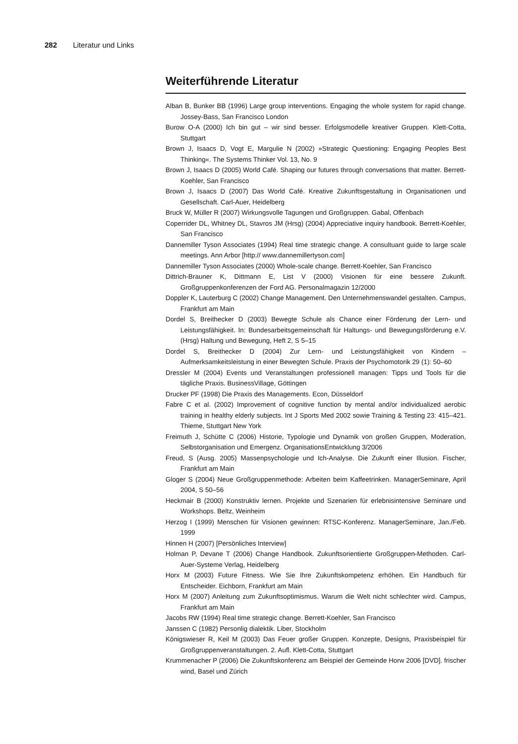282 Literatur und Links
Weiterführende Literatur
Alban B, Bunker BB (1996) Large group interventions. Engaging the whole system for rapid change. Jossey-Bass, San Francisco London
Burow O-A (2000) Ich bin gut – wir sind besser. Erfolgsmodelle kreativer Gruppen. Klett-Cotta, Stuttgart
Brown J, Isaacs D, Vogt E, Margulie N (2002) »Strategic Questioning: Engaging Peoples Best Thinking«. The Systems Thinker Vol. 13, No. 9
Brown J, Isaacs D (2005) World Café. Shaping our futures through conversations that matter. Berrett-Koehler, San Francisco
Brown J, Isaacs D (2007) Das World Café. Kreative Zukunftsgestaltung in Organisationen und Gesellschaft. Carl-Auer, Heidelberg
Bruck W, Müller R (2007) Wirkungsvolle Tagungen und Großgruppen. Gabal, Offenbach
Coperrider DL, Whitney DL, Stavros JM (Hrsg) (2004) Appreciative inquiry handbook. Berrett-Koehler, San Francisco
Dannemiller Tyson Associates (1994) Real time strategic change. A consultuant guide to large scale meetings. Ann Arbor [http:// www.dannemillertyson.com]
Dannemiller Tyson Associates (2000) Whole-scale change. Berrett-Koehler, San Francisco
Dittrich-Brauner K, Dittmann E, List V (2000) Visionen für eine bessere Zukunft. Großgruppenkonferenzen der Ford AG. Personalmagazin 12/2000
Doppler K, Lauterburg C (2002) Change Management. Den Unternehmenswandel gestalten. Campus, Frankfurt am Main
Dordel S, Breithecker D (2003) Bewegte Schule als Chance einer Förderung der Lern- und Leistungsfähigkeit. In: Bundesarbeitsgemeinschaft für Haltungs- und Bewegungsförderung e.V. (Hrsg) Haltung und Bewegung, Heft 2, S 5–15
Dordel S, Breithecker D (2004) Zur Lern- und Leistungsfähigkeit von Kindern – Aufmerksamkeitsleistung in einer Bewegten Schule. Praxis der Psychomotorik 29 (1): 50–60
Dressler M (2004) Events und Veranstaltungen professionell managen: Tipps und Tools für die tägliche Praxis. BusinessVillage, Göttingen
Drucker PF (1998) Die Praxis des Managements. Econ, Düsseldorf
Fabre C et al. (2002) Improvement of cognitive function by mental and/or individualized aerobic training in healthy elderly subjects. Int J Sports Med 2002 sowie Training & Testing 23: 415–421. Thieme, Stuttgart New York
Freimuth J, Schütte C (2006) Historie, Typologie und Dynamik von großen Gruppen, Moderation, Selbstorganisation und Emergenz. OrganisationsEntwicklung 3/2006
Freud, S (Ausg. 2005) Massenpsychologie und Ich-Analyse. Die Zukunft einer Illusion. Fischer, Frankfurt am Main
Gloger S (2004) Neue Großgruppenmethode: Arbeiten beim Kaffeetrinken. ManagerSeminare, April 2004, S 50–56
Heckmair B (2000) Konstruktiv lernen. Projekte und Szenarien für erlebnisintensive Seminare und Workshops. Beltz, Weinheim
Herzog I (1999) Menschen für Visionen gewinnen: RTSC-Konferenz. ManagerSeminare, Jan./Feb. 1999
Hinnen H (2007) [Persönliches Interview]
Holman P, Devane T (2006) Change Handbook. Zukunftsorientierte Großgruppen-Methoden. Carl-Auer-Systeme Verlag, Heidelberg
Horx M (2003) Future Fitness. Wie Sie Ihre Zukunftskompetenz erhöhen. Ein Handbuch für Entscheider. Eichborn, Frankfurt am Main
Horx M (2007) Anleitung zum Zukunftsoptimismus. Warum die Welt nicht schlechter wird. Campus, Frankfurt am Main
Jacobs RW (1994) Real time strategic change. Berrett-Koehler, San Francisco
Janssen C (1982) Personlig dialektik. Liber, Stockholm
Königswieser R, Keil M (2003) Das Feuer großer Gruppen. Konzepte, Designs, Praxisbeispiel für Großgruppenveranstaltungen. 2. Aufl. Klett-Cotta, Stuttgart
Krummenacher P (2006) Die Zukunftskonferenz am Beispiel der Gemeinde Horw 2006 [DVD]. frischer wind, Basel und Zürich